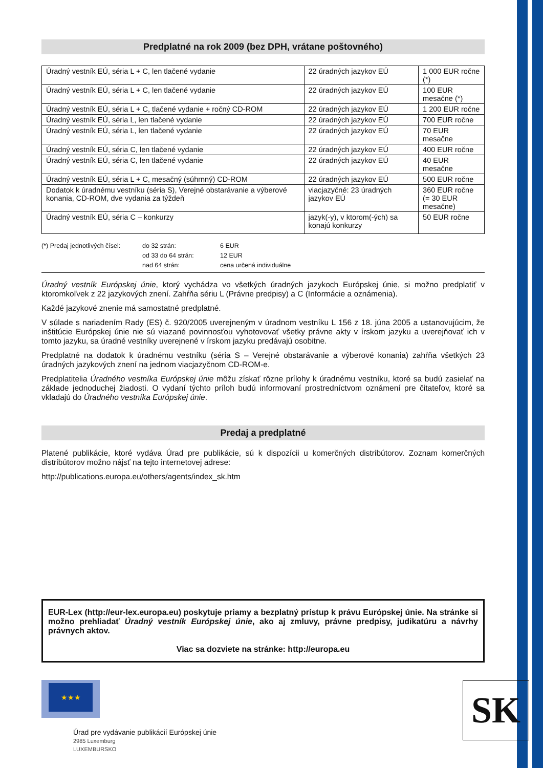Predplatné na rok 2009 (bez DPH, vrátane poštovného)
| Úradný vestník EÚ, séria L + C, len tlačené vydanie | 22 úradných jazykov EÚ | 1 000 EUR ročne (*) |
| Úradný vestník EÚ, séria L + C, len tlačené vydanie | 22 úradných jazykov EÚ | 100 EUR mesačne (*) |
| Úradný vestník EÚ, séria L + C, tlačené vydanie + ročný CD-ROM | 22 úradných jazykov EÚ | 1 200 EUR ročne |
| Úradný vestník EÚ, séria L, len tlačené vydanie | 22 úradných jazykov EÚ | 700 EUR ročne |
| Úradný vestník EÚ, séria L, len tlačené vydanie | 22 úradných jazykov EÚ | 70 EUR mesačne |
| Úradný vestník EÚ, séria C, len tlačené vydanie | 22 úradných jazykov EÚ | 400 EUR ročne |
| Úradný vestník EÚ, séria C, len tlačené vydanie | 22 úradných jazykov EÚ | 40 EUR mesačne |
| Úradný vestník EÚ, séria L + C, mesačný (súhrnný) CD-ROM | 22 úradných jazykov EÚ | 500 EUR ročne |
| Dodatok k úradnému vestníku (séria S), Verejné obstarávanie a výberové konania, CD-ROM, dve vydania za týždeň | viacjazyčné: 23 úradných jazykov EÚ | 360 EUR ročne (= 30 EUR mesačne) |
| Úradný vestník EÚ, séria C – konkurzy | jazyk(-y), v ktorom(-ých) sa konajú konkurzy | 50 EUR ročne |
(*) Predaj jednotlivých čísel: do 32 strán: 6 EUR od 33 do 64 strán: 12 EUR nad 64 strán: cena určená individuálne
Úradný vestník Európskej únie, ktorý vychádza vo všetkých úradných jazykoch Európskej únie, si možno predplatiť v ktoromkoľvek z 22 jazykových znení. Zahŕňa sériu L (Právne predpisy) a C (Informácie a oznámenia).
Každé jazykové znenie má samostatné predplatné.
V súlade s nariadením Rady (ES) č. 920/2005 uverejneným v úradnom vestníku L 156 z 18. júna 2005 a ustanovujúcim, že inštitúcie Európskej únie nie sú viazané povinnosťou vyhotovovať všetky právne akty v írskom jazyku a uverejňovať ich v tomto jazyku, sa úradné vestníky uverejnené v írskom jazyku predávajú osobitne.
Predplatné na dodatok k úradnému vestníku (séria S – Verejné obstarávanie a výberové konania) zahŕňa všetkých 23 úradných jazykových znení na jednom viacjazyčnom CD-ROM-e.
Predplatitelia Úradného vestníka Európskej únie môžu získať rôzne prílohy k úradnému vestníku, ktoré sa budú zasielať na základe jednoduchej žiadosti. O vydaní týchto príloh budú informovaní prostredníctvom oznámení pre čitateľov, ktoré sa vkladajú do Úradného vestníka Európskej únie.
Predaj a predplatné
Platené publikácie, ktoré vydáva Úrad pre publikácie, sú k dispozícii u komerčných distribútorov. Zoznam komerčných distribútorov možno nájsť na tejto internetovej adrese:
http://publications.europa.eu/others/agents/index_sk.htm
EUR-Lex (http://eur-lex.europa.eu) poskytuje priamy a bezplatný prístup k právu Európskej únie. Na stránke si možno prehliadať Úradný vestník Európskej únie, ako aj zmluvy, právne predpisy, judikatúru a návrhy právnych aktov.
Viac sa dozviete na stránke: http://europa.eu
★★★
Úrad pre vydávanie publikácií Európskej únie
2985 Luxemburg
LUXEMBURSKO
SK